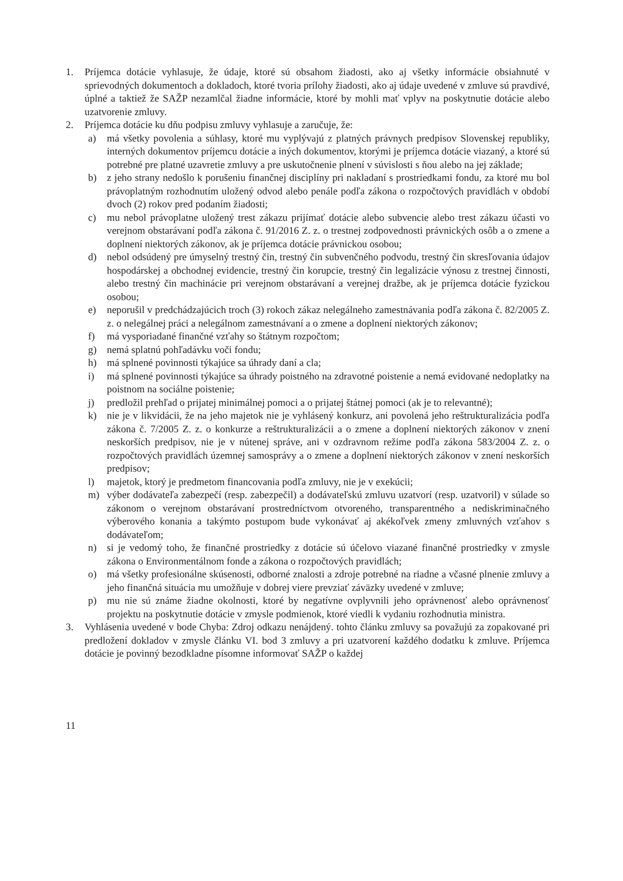1. Príjemca dotácie vyhlasuje, že údaje, ktoré sú obsahom žiadosti, ako aj všetky informácie obsiahnuté v sprievodných dokumentoch a dokladoch, ktoré tvoria prílohy žiadosti, ako aj údaje uvedené v zmluve sú pravdivé, úplné a taktiež že SAŽP nezamlčal žiadne informácie, ktoré by mohli mať vplyv na poskytnutie dotácie alebo uzatvorenie zmluvy.
2. Príjemca dotácie ku dňu podpisu zmluvy vyhlasuje a zaručuje, že:
a) má všetky povolenia a súhlasy, ktoré mu vyplývajú z platných právnych predpisov Slovenskej republiky, interných dokumentov príjemcu dotácie a iných dokumentov, ktorými je príjemca dotácie viazaný, a ktoré sú potrebné pre platné uzavretie zmluvy a pre uskutočnenie plnení v súvislosti s ňou alebo na jej základe;
b) z jeho strany nedošlo k porušeniu finančnej disciplíny pri nakladaní s prostriedkami fondu, za ktoré mu bol právoplatným rozhodnutím uložený odvod alebo penále podľa zákona o rozpočtových pravidlách v období dvoch (2) rokov pred podaním žiadosti;
c) mu nebol právoplatne uložený trest zákazu prijímať dotácie alebo subvencie alebo trest zákazu účasti vo verejnom obstarávaní podľa zákona č. 91/2016 Z. z. o trestnej zodpovednosti právnických osôb a o zmene a doplnení niektorých zákonov, ak je príjemca dotácie právnickou osobou;
d) nebol odsúdený pre úmyselný trestný čin, trestný čin subvenčného podvodu, trestný čin skresľovania údajov hospodárskej a obchodnej evidencie, trestný čin korupcie, trestný čin legalizácie výnosu z trestnej činnosti, alebo trestný čin machinácie pri verejnom obstarávaní a verejnej dražbe, ak je príjemca dotácie fyzickou osobou;
e) neporušil v predchádzajúcich troch (3) rokoch zákaz nelegálneho zamestnávania podľa zákona č. 82/2005 Z. z. o nelegálnej práci a nelegálnom zamestnávaní a o zmene a doplnení niektorých zákonov;
f) má vysporiadané finančné vzťahy so štátnym rozpočtom;
g) nemá splatnú pohľadávku voči fondu;
h) má splnené povinnosti týkajúce sa úhrady daní a cla;
i) má splnené povinnosti týkajúce sa úhrady poistného na zdravotné poistenie a nemá evidované nedoplatky na poistnom na sociálne poistenie;
j) predložil prehľad o prijatej minimálnej pomoci a o prijatej štátnej pomoci (ak je to relevantné);
k) nie je v likvidácii, že na jeho majetok nie je vyhlásený konkurz, ani povolená jeho reštrukturalizácia podľa zákona č. 7/2005 Z. z. o konkurze a reštrukturalizácii a o zmene a doplnení niektorých zákonov v znení neskorších predpisov, nie je v nútenej správe, ani v ozdravnom režime podľa zákona 583/2004 Z. z. o rozpočtových pravidlách územnej samosprávy a o zmene a doplnení niektorých zákonov v znení neskorších predpisov;
l) majetok, ktorý je predmetom financovania podľa zmluvy, nie je v exekúcii;
m) výber dodávateľa zabezpečí (resp. zabezpečil) a dodávateľskú zmluvu uzatvorí (resp. uzatvoril) v súlade so zákonom o verejnom obstarávaní prostredníctvom otvoreného, transparentného a nediskriminačného výberového konania a takýmto postupom bude vykonávať aj akékoľvek zmeny zmluvných vzťahov s dodávateľom;
n) si je vedomý toho, že finančné prostriedky z dotácie sú účelovo viazané finančné prostriedky v zmysle zákona o Environmentálnom fonde a zákona o rozpočtových pravidlách;
o) má všetky profesionálne skúsenosti, odborné znalosti a zdroje potrebné na riadne a včasné plnenie zmluvy a jeho finančná situácia mu umožňuje v dobrej viere prevziať záväzky uvedené v zmluve;
p) mu nie sú známe žiadne okolnosti, ktoré by negatívne ovplyvnili jeho oprávnenosť alebo oprávnenosť projektu na poskytnutie dotácie v zmysle podmienok, ktoré viedli k vydaniu rozhodnutia ministra.
3. Vyhlásenia uvedené v bode Chyba: Zdroj odkazu nenájdený. tohto článku zmluvy sa považujú za zopakované pri predložení dokladov v zmysle článku VI. bod 3 zmluvy a pri uzatvorení každého dodatku k zmluve. Príjemca dotácie je povinný bezodkladne písomne informovať SAŽP o každej
11